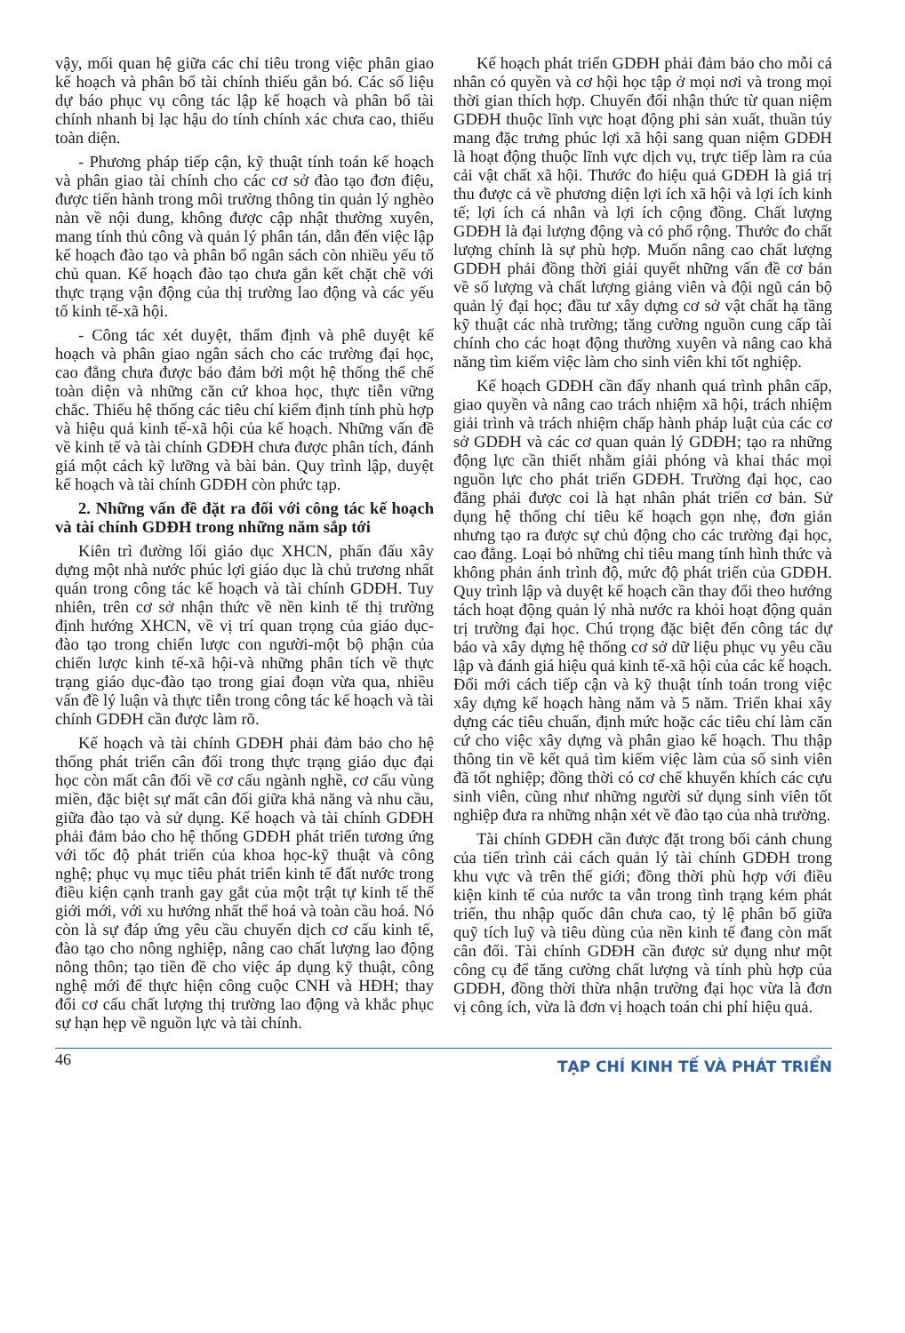vậy, mối quan hệ giữa các chỉ tiêu trong việc phân giao kế hoạch và phân bổ tài chính thiếu gắn bó. Các số liệu dự báo phục vụ công tác lập kế hoạch và phân bổ tài chính nhanh bị lạc hậu do tính chính xác chưa cao, thiếu toàn diện.
- Phương pháp tiếp cận, kỹ thuật tính toán kế hoạch và phân giao tài chính cho các cơ sở đào tạo đơn điệu, được tiến hành trong môi trường thông tin quản lý nghèo nàn về nội dung, không được cập nhật thường xuyên, mang tính thủ công và quản lý phân tán, dẫn đến việc lập kế hoạch đào tạo và phân bổ ngân sách còn nhiều yếu tố chủ quan. Kế hoạch đào tạo chưa gắn kết chặt chẽ với thực trạng vận động của thị trường lao động và các yếu tố kinh tế-xã hội.
- Công tác xét duyệt, thẩm định và phê duyệt kế hoạch và phân giao ngân sách cho các trường đại học, cao đẳng chưa được bảo đảm bởi một hệ thống thể chế toàn diện và những căn cứ khoa học, thực tiễn vững chắc. Thiếu hệ thống các tiêu chí kiểm định tính phù hợp và hiệu quả kinh tế-xã hội của kế hoạch. Những vấn đề về kinh tế và tài chính GDĐH chưa được phân tích, đánh giá một cách kỹ lưỡng và bài bản. Quy trình lập, duyệt kế hoạch và tài chính GDĐH còn phức tạp.
2. Những vấn đề đặt ra đối với công tác kế hoạch và tài chính GDĐH trong những năm sắp tới
Kiên trì đường lối giáo dục XHCN, phấn đấu xây dựng một nhà nước phúc lợi giáo dục là chủ trương nhất quán trong công tác kế hoạch và tài chính GDĐH. Tuy nhiên, trên cơ sở nhận thức về nền kinh tế thị trường định hướng XHCN, về vị trí quan trọng của giáo dục-đào tạo trong chiến lược con người-một bộ phận của chiến lược kinh tế-xã hội-và những phân tích về thực trạng giáo dục-đào tạo trong giai đoạn vừa qua, nhiều vấn đề lý luận và thực tiễn trong công tác kế hoạch và tài chính GDĐH cần được làm rõ.
Kế hoạch và tài chính GDĐH phải đảm bảo cho hệ thống phát triển cân đối trong thực trạng giáo dục đại học còn mất cân đối về cơ cấu ngành nghề, cơ cấu vùng miền, đặc biệt sự mất cân đối giữa khả năng và nhu cầu, giữa đào tạo và sử dụng. Kế hoạch và tài chính GDĐH phải đảm bảo cho hệ thống GDĐH phát triển tương ứng với tốc độ phát triển của khoa học-kỹ thuật và công nghệ; phục vụ mục tiêu phát triển kinh tế đất nước trong điều kiện cạnh tranh gay gắt của một trật tự kinh tế thế giới mới, với xu hướng nhất thể hoá và toàn cầu hoá. Nó còn là sự đáp ứng yêu cầu chuyển dịch cơ cấu kinh tế, đào tạo cho nông nghiệp, nâng cao chất lượng lao động nông thôn; tạo tiền đề cho việc áp dụng kỹ thuật, công nghệ mới để thực hiện công cuộc CNH và HĐH; thay đổi cơ cấu chất lượng thị trường lao động và khắc phục sự hạn hẹp về nguồn lực và tài chính.
Kế hoạch phát triển GDĐH phải đảm bảo cho mỗi cá nhân có quyền và cơ hội học tập ở mọi nơi và trong mọi thời gian thích hợp. Chuyển đổi nhận thức từ quan niệm GDĐH thuộc lĩnh vực hoạt động phi sản xuất, thuần túy mang đặc trưng phúc lợi xã hội sang quan niệm GDĐH là hoạt động thuộc lĩnh vực dịch vụ, trực tiếp làm ra của cải vật chất xã hội. Thước đo hiệu quả GDĐH là giá trị thu được cả về phương diện lợi ích xã hội và lợi ích kinh tế; lợi ích cá nhân và lợi ích cộng đồng. Chất lượng GDĐH là đại lượng động và có phổ rộng. Thước đo chất lượng chính là sự phù hợp. Muốn nâng cao chất lượng GDĐH phải đồng thời giải quyết những vấn đề cơ bản về số lượng và chất lượng giảng viên và đội ngũ cán bộ quản lý đại học; đầu tư xây dựng cơ sở vật chất hạ tầng kỹ thuật các nhà trường; tăng cường nguồn cung cấp tài chính cho các hoạt động thường xuyên và nâng cao khả năng tìm kiếm việc làm cho sinh viên khi tốt nghiệp.
Kế hoạch GDĐH cần đẩy nhanh quá trình phân cấp, giao quyền và nâng cao trách nhiệm xã hội, trách nhiệm giải trình và trách nhiệm chấp hành pháp luật của các cơ sở GDĐH và các cơ quan quản lý GDĐH; tạo ra những động lực cần thiết nhằm giải phóng và khai thác mọi nguồn lực cho phát triển GDĐH. Trường đại học, cao đẳng phải được coi là hạt nhân phát triển cơ bản. Sử dụng hệ thống chỉ tiêu kế hoạch gọn nhẹ, đơn giản nhưng tạo ra được sự chủ động cho các trường đại học, cao đẳng. Loại bỏ những chỉ tiêu mang tính hình thức và không phản ánh trình độ, mức độ phát triển của GDĐH. Quy trình lập và duyệt kế hoạch cần thay đổi theo hướng tách hoạt động quản lý nhà nước ra khỏi hoạt động quản trị trường đại học. Chú trọng đặc biệt đến công tác dự báo và xây dựng hệ thống cơ sở dữ liệu phục vụ yêu cầu lập và đánh giá hiệu quả kinh tế-xã hội của các kế hoạch. Đổi mới cách tiếp cận và kỹ thuật tính toán trong việc xây dựng kế hoạch hàng năm và 5 năm. Triển khai xây dựng các tiêu chuẩn, định mức hoặc các tiêu chí làm căn cứ cho việc xây dựng và phân giao kế hoạch. Thu thập thông tin về kết quả tìm kiếm việc làm của số sinh viên đã tốt nghiệp; đồng thời có cơ chế khuyến khích các cựu sinh viên, cũng như những người sử dụng sinh viên tốt nghiệp đưa ra những nhận xét về đào tạo của nhà trường.
Tài chính GDĐH cần được đặt trong bối cảnh chung của tiến trình cải cách quản lý tài chính GDĐH trong khu vực và trên thế giới; đồng thời phù hợp với điều kiện kinh tế của nước ta vẫn trong tình trạng kém phát triển, thu nhập quốc dân chưa cao, tỷ lệ phân bổ giữa quỹ tích luỹ và tiêu dùng của nền kinh tế đang còn mất cân đối. Tài chính GDĐH cần được sử dụng như một công cụ để tăng cường chất lượng và tính phù hợp của GDĐH, đồng thời thừa nhận trường đại học vừa là đơn vị công ích, vừa là đơn vị hoạch toán chi phí hiệu quả.
46 TẠP CHÍ KINH TẾ VÀ PHÁT TRIỂN